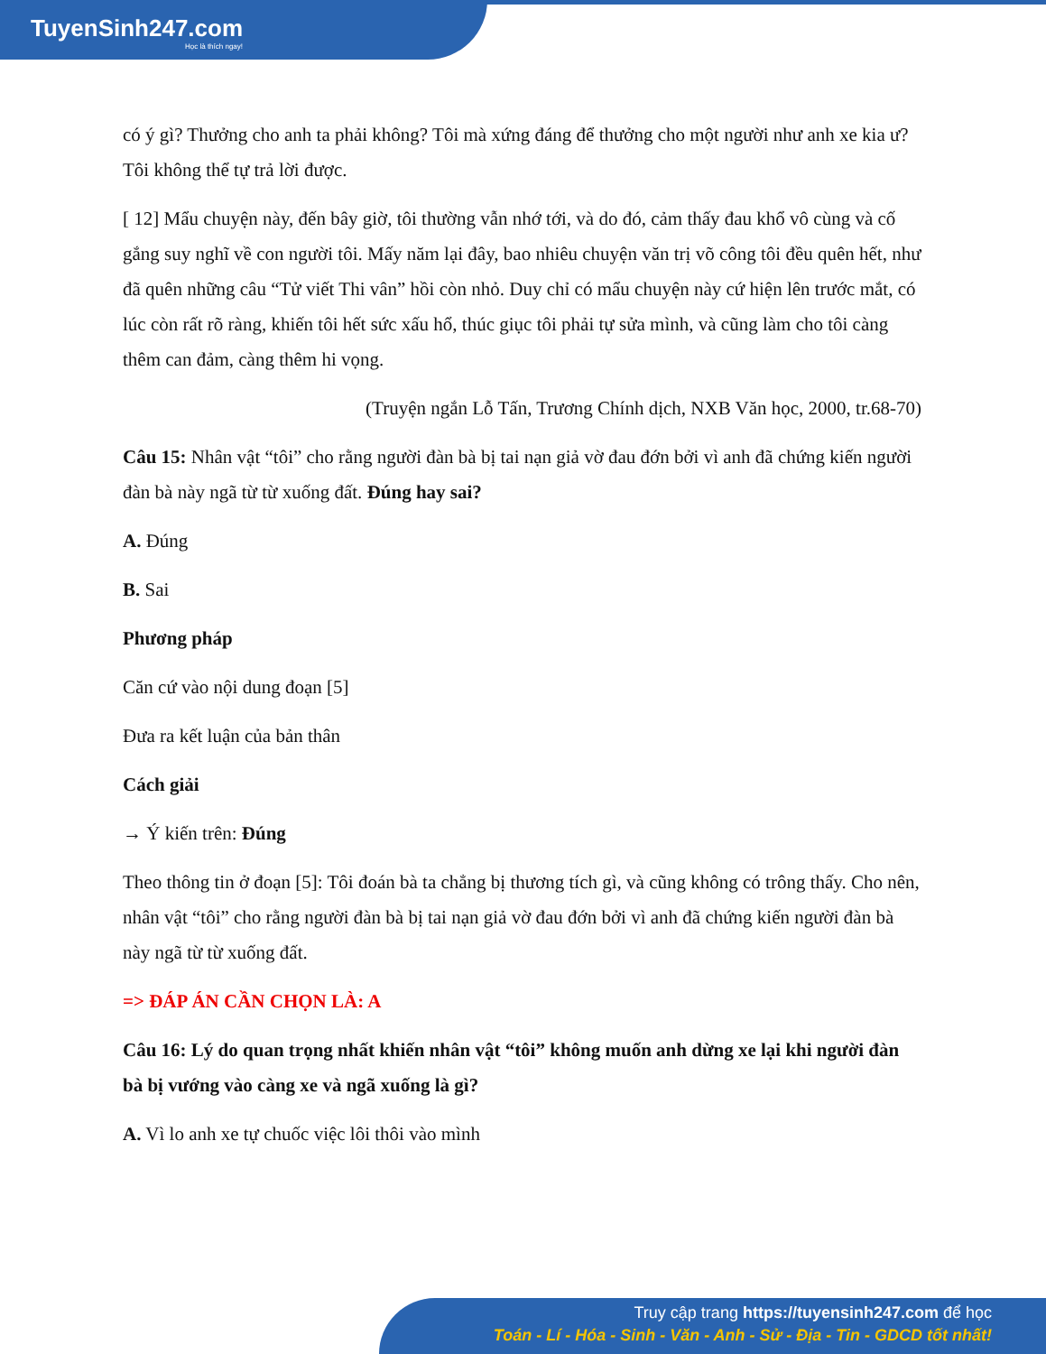TuyenSinh247.com
Học là thích ngay!
có ý gì? Thưởng cho anh ta phải không? Tôi mà xứng đáng để thưởng cho một người như anh xe kia ư? Tôi không thể tự trả lời được.
[ 12] Mẩu chuyện này, đến bây giờ, tôi thường vẫn nhớ tới, và do đó, cảm thấy đau khổ vô cùng và cố gắng suy nghĩ về con người tôi. Mấy năm lại đây, bao nhiêu chuyện văn trị võ công tôi đều quên hết, như đã quên những câu “Tử viết Thi vân” hồi còn nhỏ. Duy chỉ có mẩu chuyện này cứ hiện lên trước mắt, có lúc còn rất rõ ràng, khiến tôi hết sức xấu hổ, thúc giục tôi phải tự sửa mình, và cũng làm cho tôi càng thêm can đảm, càng thêm hi vọng.
(Truyện ngắn Lỗ Tấn, Trương Chính dịch, NXB Văn học, 2000, tr.68-70)
Câu 15: Nhân vật “tôi” cho rằng người đàn bà bị tai nạn giả vờ đau đớn bởi vì anh đã chứng kiến người đàn bà này ngã từ từ xuống đất. Đúng hay sai?
A. Đúng
B. Sai
Phương pháp
Căn cứ vào nội dung đoạn [5]
Đưa ra kết luận của bản thân
Cách giải
→ Ý kiến trên: Đúng
Theo thông tin ở đoạn [5]: Tôi đoán bà ta chẳng bị thương tích gì, và cũng không có trông thấy. Cho nên, nhân vật “tôi” cho rằng người đàn bà bị tai nạn giả vờ đau đớn bởi vì anh đã chứng kiến người đàn bà này ngã từ từ xuống đất.
=> ĐÁP ÁN CẦN CHỌN LÀ: A
Câu 16: Lý do quan trọng nhất khiến nhân vật “tôi” không muốn anh dừng xe lại khi người đàn bà bị vướng vào càng xe và ngã xuống là gì?
A. Vì lo anh xe tự chuốc việc lôi thôi vào mình
Truy cập trang https://tuyensinh247.com để học
Toán - Lí - Hóa - Sinh - Văn - Anh - Sử - Địa - Tin - GDCD tốt nhất!